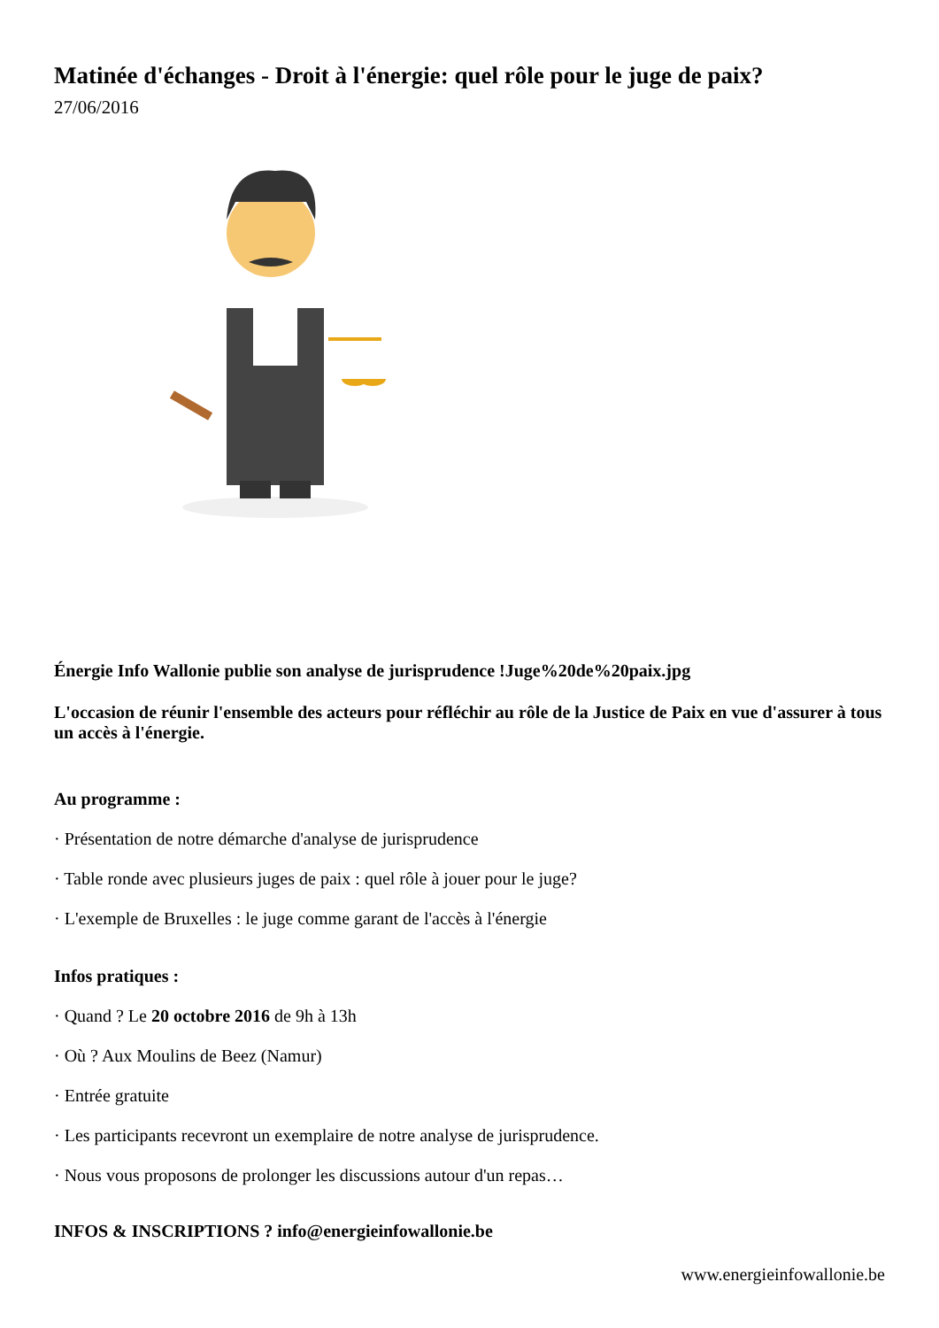Matinée d'échanges - Droit à l'énergie: quel rôle pour le juge de paix?
27/06/2016
Énergie Info Wallonie publie son analyse de jurisprudence !Juge%20de%20paix.jpg
L'occasion de réunir l'ensemble des acteurs pour réfléchir au rôle de la Justice de Paix en vue d'assurer à tous un accès à l'énergie.
Au programme :
· Présentation de notre démarche d'analyse de jurisprudence
· Table ronde avec plusieurs juges de paix : quel rôle à jouer pour le juge?
· L'exemple de Bruxelles : le juge comme garant de l'accès à l'énergie
Infos pratiques :
· Quand ? Le 20 octobre 2016 de 9h à 13h
· Où ? Aux Moulins de Beez (Namur)
· Entrée gratuite
· Les participants recevront un exemplaire de notre analyse de jurisprudence.
· Nous vous proposons de prolonger les discussions autour d'un repas…
INFOS & INSCRIPTIONS ? info@energieinfowallonie.be
www.energieinfowallonie.be